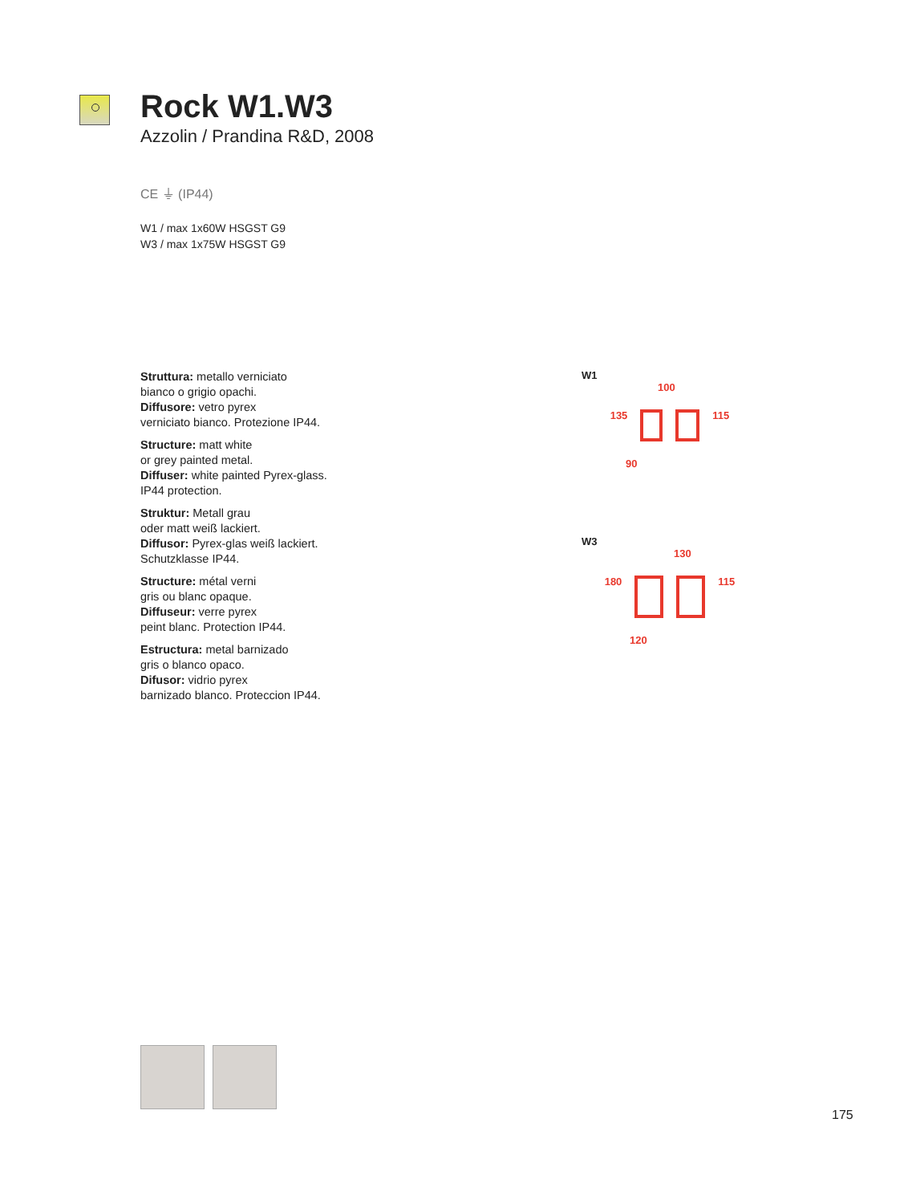Rock W1.W3
Azzolin / Prandina R&D, 2008
CE ⏚ (IP44)
W1 / max 1x60W HSGST G9
W3 / max 1x75W HSGST G9
Struttura: metallo verniciato
bianco o grigio opachi.
Diffusore: vetro pyrex
verniciato bianco. Protezione IP44.
Structure: matt white
or grey painted metal.
Diffuser: white painted Pyrex-glass.
IP44 protection.
Struktur: Metall grau
oder matt weiß lackiert.
Diffusor: Pyrex-glas weiß lackiert.
Schutzklasse IP44.
Structure: métal verni
gris ou blanc opaque.
Diffuseur: verre pyrex
peint blanc. Protection IP44.
Estructura: metal barnizado
gris o blanco opaco.
Difusor: vidrio pyrex
barnizado blanco. Proteccion IP44.
W1
100
135 115
90
W3
130
180 115
120
175